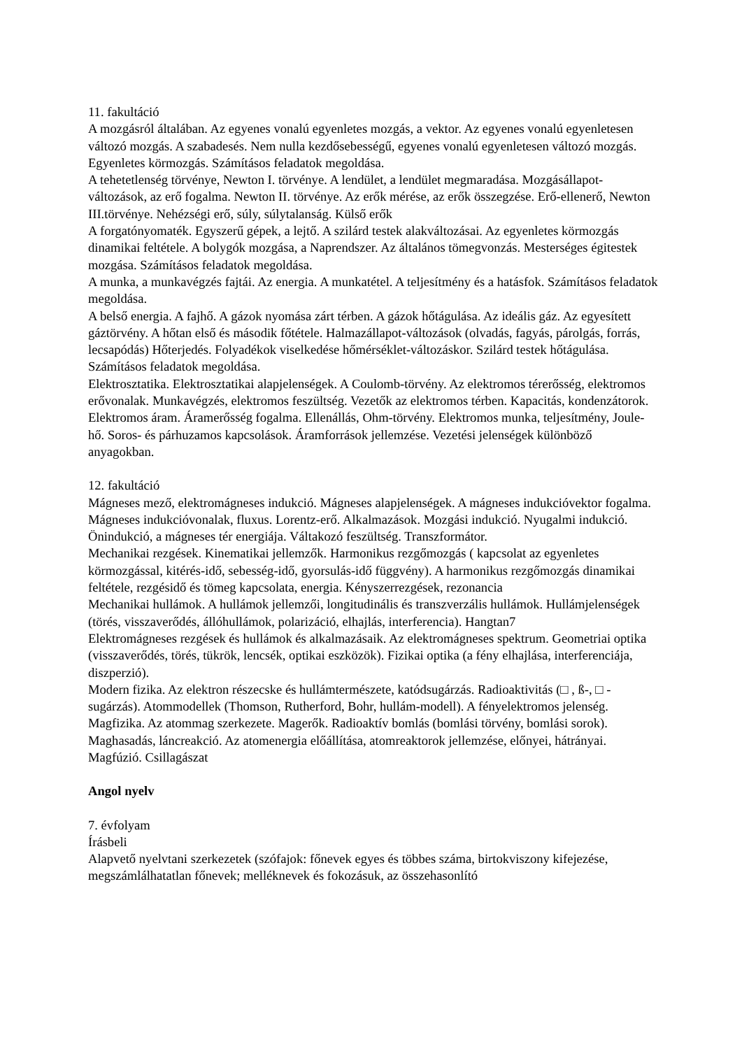11. fakultáció
A mozgásról általában. Az egyenes vonalú egyenletes mozgás, a vektor. Az egyenes vonalú egyenletesen változó mozgás. A szabadesés. Nem nulla kezdősebességű, egyenes vonalú egyenletesen változó mozgás. Egyenletes körmozgás. Számításos feladatok megoldása.
A tehetetlenség törvénye, Newton I. törvénye. A lendület, a lendület megmaradása. Mozgásállapot-változások, az erő fogalma. Newton II. törvénye. Az erők mérése, az erők összegzése. Erő-ellenerő, Newton III.törvénye. Nehézségi erő, súly, súlytalanság. Külső erők
A forgatónyomaték. Egyszerű gépek, a lejtő. A szilárd testek alakváltozásai. Az egyenletes körmozgás dinamikai feltétele. A bolygók mozgása, a Naprendszer. Az általános tömegvonzás. Mesterséges égitestek mozgása. Számításos feladatok megoldása.
A munka, a munkavégzés fajtái. Az energia. A munkatétel. A teljesítmény és a hatásfok. Számításos feladatok megoldása.
A belső energia. A fajhő. A gázok nyomása zárt térben. A gázok hőtágulása. Az ideális gáz. Az egyesített gáztörvény. A hőtan első és második főtétele. Halmazállapot-változások (olvadás, fagyás, párolgás, forrás, lecsapódás) Hőterjedés. Folyadékok viselkedése hőmérséklet-változáskor. Szilárd testek hőtágulása. Számításos feladatok megoldása.
Elektrosztatika. Elektrosztatikai alapjelenségek. A Coulomb-törvény. Az elektromos térerősség, elektromos erővonalak. Munkavégzés, elektromos feszültség. Vezetők az elektromos térben. Kapacitás, kondenzátorok. Elektromos áram. Áramerősség fogalma. Ellenállás, Ohm-törvény. Elektromos munka, teljesítmény, Joule-hő. Soros- és párhuzamos kapcsolások. Áramforrások jellemzése. Vezetési jelenségek különböző anyagokban.
12. fakultáció
Mágneses mező, elektromágneses indukció. Mágneses alapjelenségek. A mágneses indukcióvektor fogalma. Mágneses indukcióvonalak, fluxus. Lorentz-erő. Alkalmazások. Mozgási indukció. Nyugalmi indukció. Önindukció, a mágneses tér energiája. Váltakozó feszültség. Transzformátor.
Mechanikai rezgések. Kinematikai jellemzők. Harmonikus rezgőmozgás ( kapcsolat az egyenletes körmozgással, kitérés-idő, sebesség-idő, gyorsulás-idő függvény). A harmonikus rezgőmozgás dinamikai feltétele, rezgésidő és tömeg kapcsolata, energia. Kényszerrezgések, rezonancia
Mechanikai hullámok. A hullámok jellemzői, longitudinális és transzverzális hullámok. Hullámjelenségek (törés, visszaverődés, állóhullámok, polarizáció, elhajlás, interferencia). Hangtan7
Elektromágneses rezgések és hullámok és alkalmazásaik. Az elektromágneses spektrum. Geometriai optika (visszaverődés, törés, tükrök, lencsék, optikai eszközök). Fizikai optika (a fény elhajlása, interferenciája, diszperzió).
Modern fizika. Az elektron részecske és hullámtermészete, katódsugárzás. Radioaktivitás (□ , ß-, □ -sugárzás). Atommodellek (Thomson, Rutherford, Bohr, hullám-modell). A fényelektromos jelenség. Magfizika. Az atommag szerkezete. Magerők. Radioaktív bomlás (bomlási törvény, bomlási sorok). Maghasadás, láncreakció. Az atomenergia előállítása, atomreaktorok jellemzése, előnyei, hátrányai. Magfúzió. Csillagászat
Angol nyelv
7. évfolyam
Írásbeli
Alapvető nyelvtani szerkezetek (szófajok: főnevek egyes és többes száma, birtokviszony kifejezése, megszámlálhatatlan főnevek; melléknevek és fokozásuk, az összehasonlító